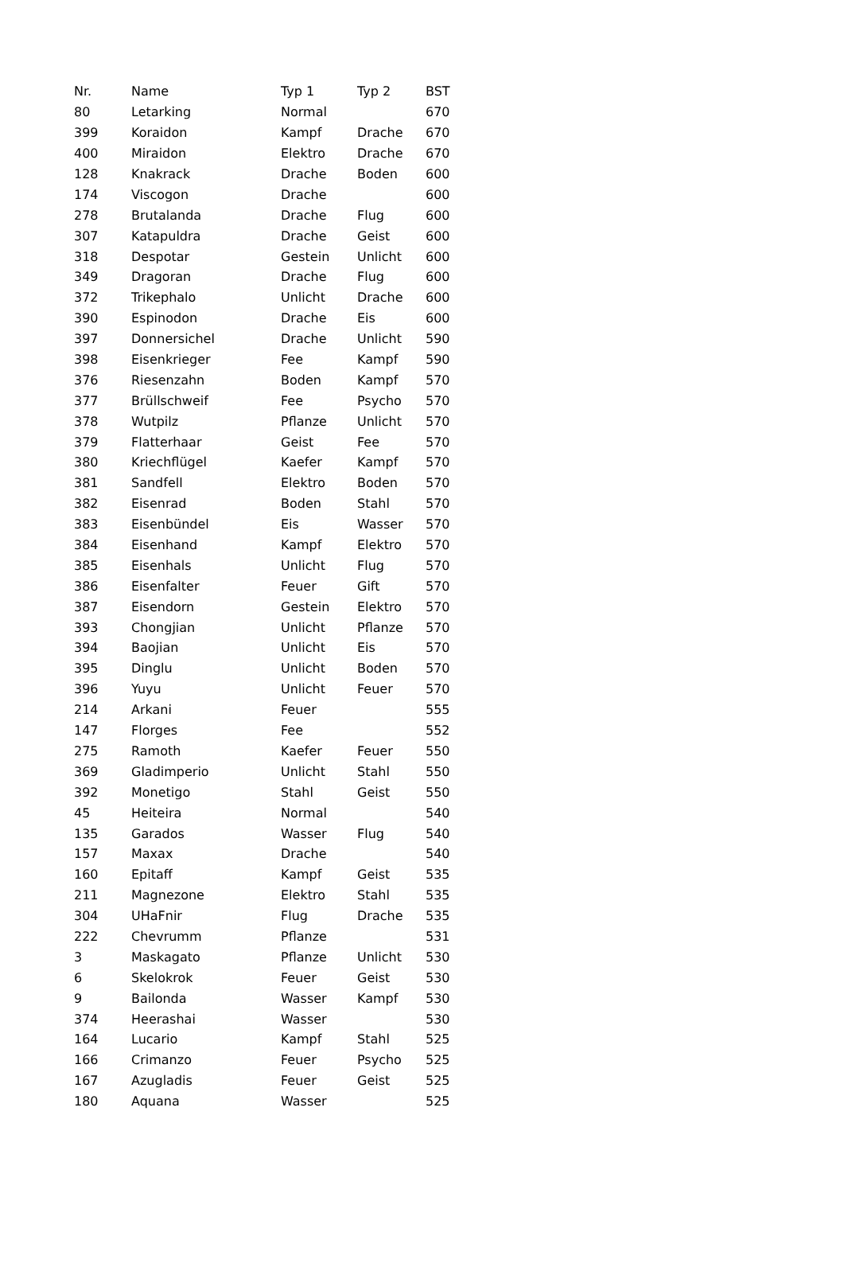| Nr. | Name | Typ 1 | Typ 2 | BST |
| --- | --- | --- | --- | --- |
| 80 | Letarking | Normal | | 670 |
| 399 | Koraidon | Kampf | Drache | 670 |
| 400 | Miraidon | Elektro | Drache | 670 |
| 128 | Knakrack | Drache | Boden | 600 |
| 174 | Viscogon | Drache | | 600 |
| 278 | Brutalanda | Drache | Flug | 600 |
| 307 | Katapuldra | Drache | Geist | 600 |
| 318 | Despotar | Gestein | Unlicht | 600 |
| 349 | Dragoran | Drache | Flug | 600 |
| 372 | Trikephalo | Unlicht | Drache | 600 |
| 390 | Espinodon | Drache | Eis | 600 |
| 397 | Donnersichel | Drache | Unlicht | 590 |
| 398 | Eisenkrieger | Fee | Kampf | 590 |
| 376 | Riesenzahn | Boden | Kampf | 570 |
| 377 | Brüllschweif | Fee | Psycho | 570 |
| 378 | Wutpilz | Pflanze | Unlicht | 570 |
| 379 | Flatterhaar | Geist | Fee | 570 |
| 380 | Kriechflügel | Kaefer | Kampf | 570 |
| 381 | Sandfell | Elektro | Boden | 570 |
| 382 | Eisenrad | Boden | Stahl | 570 |
| 383 | Eisenbündel | Eis | Wasser | 570 |
| 384 | Eisenhand | Kampf | Elektro | 570 |
| 385 | Eisenhals | Unlicht | Flug | 570 |
| 386 | Eisenfalter | Feuer | Gift | 570 |
| 387 | Eisendorn | Gestein | Elektro | 570 |
| 393 | Chongjian | Unlicht | Pflanze | 570 |
| 394 | Baojian | Unlicht | Eis | 570 |
| 395 | Dinglu | Unlicht | Boden | 570 |
| 396 | Yuyu | Unlicht | Feuer | 570 |
| 214 | Arkani | Feuer | | 555 |
| 147 | Florges | Fee | | 552 |
| 275 | Ramoth | Kaefer | Feuer | 550 |
| 369 | Gladimperio | Unlicht | Stahl | 550 |
| 392 | Monetigo | Stahl | Geist | 550 |
| 45 | Heiteira | Normal | | 540 |
| 135 | Garados | Wasser | Flug | 540 |
| 157 | Maxax | Drache | | 540 |
| 160 | Epitaff | Kampf | Geist | 535 |
| 211 | Magnezone | Elektro | Stahl | 535 |
| 304 | UHaFnir | Flug | Drache | 535 |
| 222 | Chevrumm | Pflanze | | 531 |
| 3 | Maskagato | Pflanze | Unlicht | 530 |
| 6 | Skelokrok | Feuer | Geist | 530 |
| 9 | Bailonda | Wasser | Kampf | 530 |
| 374 | Heerashai | Wasser | | 530 |
| 164 | Lucario | Kampf | Stahl | 525 |
| 166 | Crimanzo | Feuer | Psycho | 525 |
| 167 | Azugladis | Feuer | Geist | 525 |
| 180 | Aquana | Wasser | | 525 |